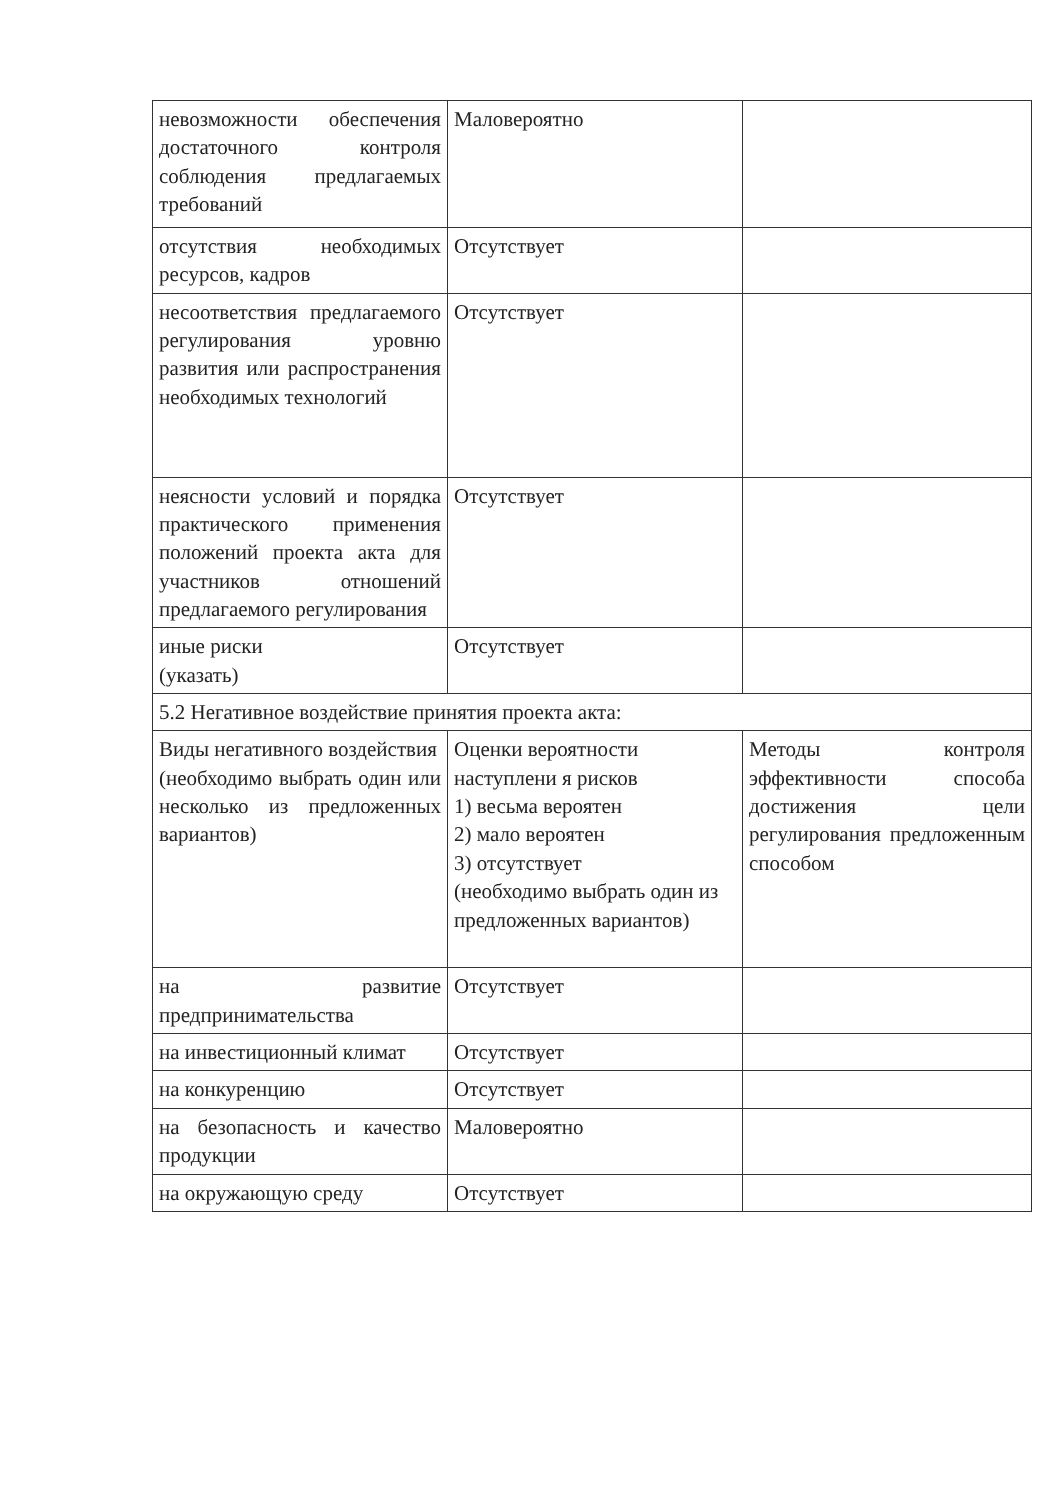| невозможности обеспечения достаточного контроля соблюдения предлагаемых требований | Маловероятно | |
| отсутствия необходимых ресурсов, кадров | Отсутствует | |
| несоответствия предлагаемого регулирования уровню развития или распространения необходимых технологий | Отсутствует | |
| неясности условий и порядка практического применения положений проекта акта для участников отношений предлагаемого регулирования | Отсутствует | |
| иные риски (указать) | Отсутствует | |
| 5.2 Негативное воздействие принятия проекта акта: | | |
| Виды негативного воздействия (необходимо выбрать один или несколько из предложенных вариантов) | Оценки вероятности наступлени я рисков 1) весьма вероятен 2) мало вероятен 3) отсутствует (необходимо выбрать один из предложенных вариантов) | Методы контроля эффективности способа достижения цели регулирования предложенным способом |
| на развитие предпринимательства | Отсутствует | |
| на инвестиционный климат | Отсутствует | |
| на конкуренцию | Отсутствует | |
| на безопасность и качество продукции | Маловероятно | |
| на окружающую среду | Отсутствует | |